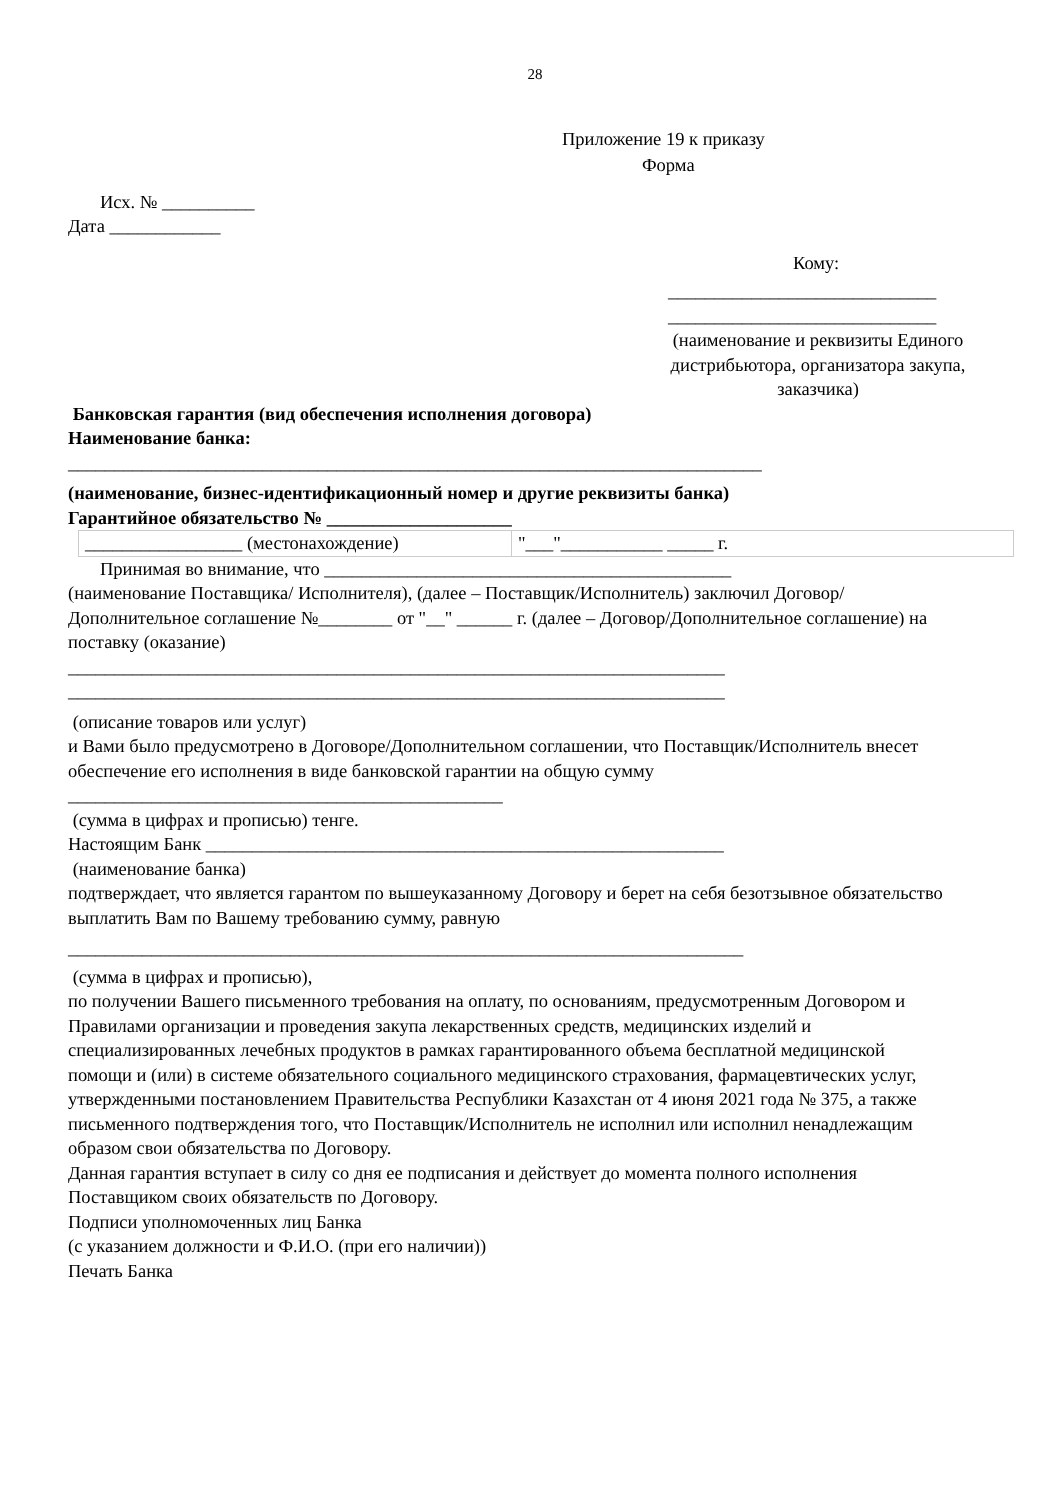28
Приложение 19 к приказу
Форма
Исх. № __________
Дата ____________
Кому:
_____________________________
_____________________________
(наименование и реквизиты Единого дистрибьютора, организатора закупа, заказчика)
Банковская гарантия (вид обеспечения исполнения договора)
Наименование банка:
___________________________________________________________________________
(наименование, бизнес-идентификационный номер и другие реквизиты банка)
Гарантийное обязательство № ____________________
| _________________ (местонахождение) | "___"___________ _____ г. |
Принимая во внимание, что ____________________________________________
(наименование Поставщика/ Исполнителя), (далее – Поставщик/Исполнитель) заключил Договор/Дополнительное соглашение №________ от "__" ______ г. (далее – Договор/Дополнительное соглашение) на поставку (оказание)
_______________________________________________________________________
_______________________________________________________________________
(описание товаров или услуг)
и Вами было предусмотрено в Договоре/Дополнительном соглашении, что Поставщик/Исполнитель внесет обеспечение его исполнения в виде банковской гарантии на общую сумму _______________________________________________
(сумма в цифрах и прописью) тенге.
Настоящим Банк ________________________________________________________
(наименование банка)
подтверждает, что является гарантом по вышеуказанному Договору и берет на себя безотзывное обязательство выплатить Вам по Вашему требованию сумму, равную
_________________________________________________________________________
(сумма в цифрах и прописью),
по получении Вашего письменного требования на оплату, по основаниям, предусмотренным Договором и Правилами организации и проведения закупа лекарственных средств, медицинских изделий и специализированных лечебных продуктов в рамках гарантированного объема бесплатной медицинской помощи и (или) в системе обязательного социального медицинского страхования, фармацевтических услуг, утвержденными постановлением Правительства Республики Казахстан от 4 июня 2021 года № 375, а также письменного подтверждения того, что Поставщик/Исполнитель не исполнил или исполнил ненадлежащим образом свои обязательства по Договору.
Данная гарантия вступает в силу со дня ее подписания и действует до момента полного исполнения Поставщиком своих обязательств по Договору.
Подписи уполномоченных лиц Банка
(с указанием должности и Ф.И.О. (при его наличии))
Печать Банка